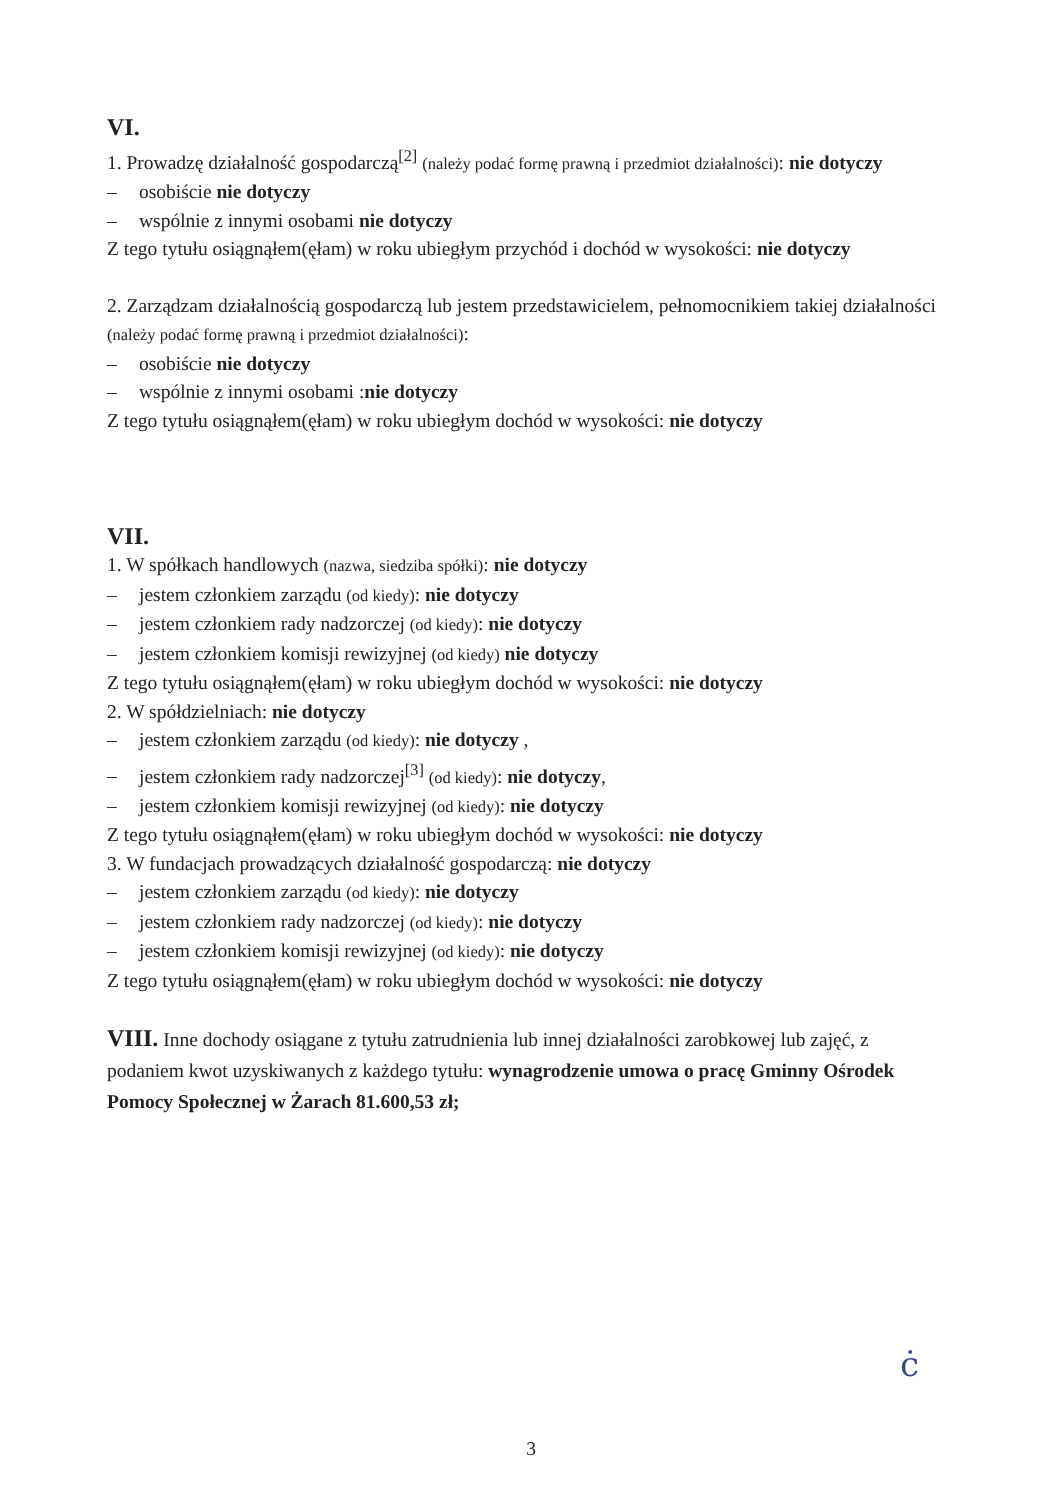VI.
1. Prowadzę działalność gospodarczą<sup>[2]</sup> (należy podać formę prawną i przedmiot działalności): nie dotyczy
– osobiście nie dotyczy
– wspólnie z innymi osobami nie dotyczy
Z tego tytułu osiągnąłem(ęłam) w roku ubiegłym przychód i dochód w wysokości: nie dotyczy
2. Zarządzam działalnością gospodarczą lub jestem przedstawicielem, pełnomocnikiem takiej działalności (należy podać formę prawną i przedmiot działalności):
– osobiście nie dotyczy
– wspólnie z innymi osobami :nie dotyczy
Z tego tytułu osiągnąłem(ęłam) w roku ubiegłym dochód w wysokości: nie dotyczy
VII.
1. W spółkach handlowych (nazwa, siedziba spółki): nie dotyczy
– jestem członkiem zarządu (od kiedy): nie dotyczy
– jestem członkiem rady nadzorczej (od kiedy): nie dotyczy
– jestem członkiem komisji rewizyjnej (od kiedy) nie dotyczy
Z tego tytułu osiągnąłem(ęłam) w roku ubiegłym dochód w wysokości: nie dotyczy
2. W spółdzielniach: nie dotyczy
– jestem członkiem zarządu (od kiedy): nie dotyczy ,
– jestem członkiem rady nadzorczej<sup>[3]</sup> (od kiedy): nie dotyczy,
– jestem członkiem komisji rewizyjnej (od kiedy): nie dotyczy
Z tego tytułu osiągnąłem(ęłam) w roku ubiegłym dochód w wysokości: nie dotyczy
3. W fundacjach prowadzących działalność gospodarczą: nie dotyczy
– jestem członkiem zarządu (od kiedy): nie dotyczy
– jestem członkiem rady nadzorczej (od kiedy): nie dotyczy
– jestem członkiem komisji rewizyjnej (od kiedy): nie dotyczy
Z tego tytułu osiągnąłem(ęłam) w roku ubiegłym dochód w wysokości: nie dotyczy
VIII. Inne dochody osiągane z tytułu zatrudnienia lub innej działalności zarobkowej lub zajęć, z podaniem kwot uzyskiwanych z każdego tytułu: wynagrodzenie umowa o pracę Gminny Ośrodek Pomocy Społecznej w Żarach 81.600,53 zł;
ċ
3